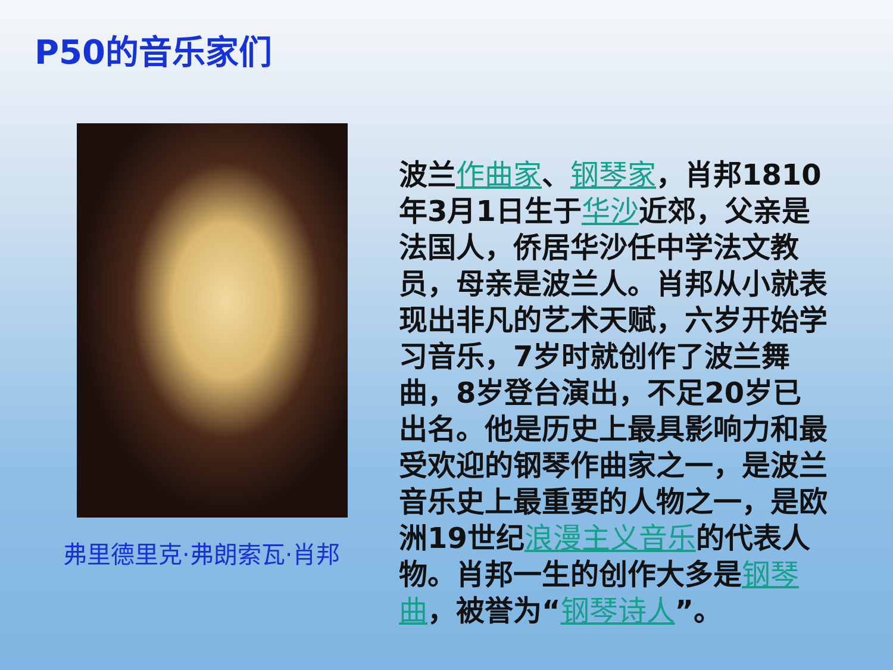P50的音乐家们
弗里德里克·弗朗索瓦·肖邦
波兰作曲家、钢琴家，肖邦1810年3月1日生于华沙近郊，父亲是法国人，侨居华沙任中学法文教员，母亲是波兰人。肖邦从小就表现出非凡的艺术天赋，六岁开始学习音乐，7岁时就创作了波兰舞曲，8岁登台演出，不足20岁已出名。他是历史上最具影响力和最受欢迎的钢琴作曲家之一，是波兰音乐史上最重要的人物之一，是欧洲19世纪浪漫主义音乐的代表人物。肖邦一生的创作大多是钢琴曲，被誉为“钢琴诗人”。